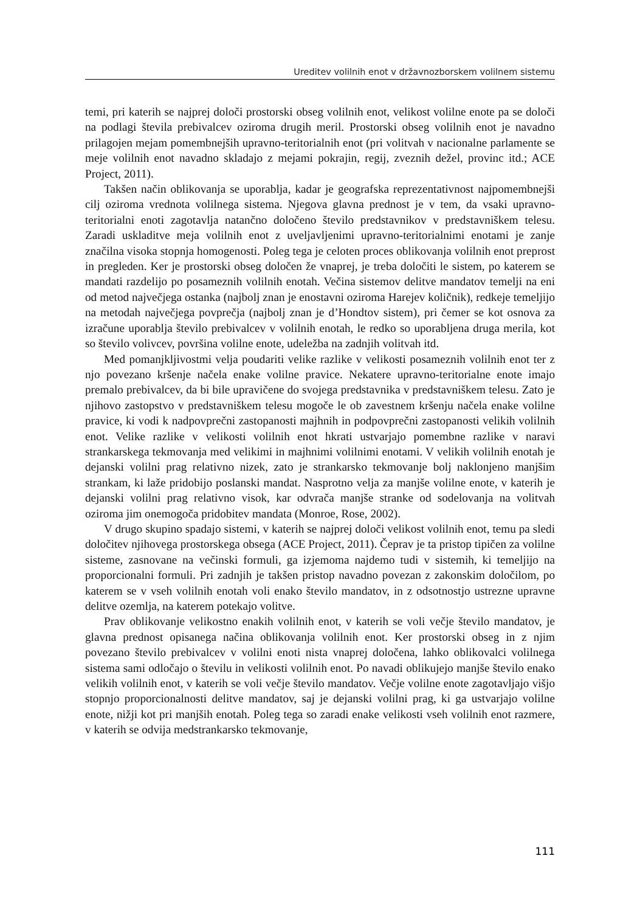Ureditev volilnih enot v državnozborskem volilnem sistemu
temi, pri katerih se najprej določi prostorski obseg volilnih enot, velikost volilne enote pa se določi na podlagi števila prebivalcev oziroma drugih meril. Prostorski obseg volilnih enot je navadno prilagojen mejam pomembnejših upravno-teritorialnih enot (pri volitvah v nacionalne parlamente se meje volilnih enot navadno skladajo z mejami pokrajin, regij, zveznih dežel, provinc itd.; ACE Project, 2011).
Takšen način oblikovanja se uporablja, kadar je geografska reprezentativnost najpomembnejši cilj oziroma vrednota volilnega sistema. Njegova glavna prednost je v tem, da vsaki upravno-teritorialni enoti zagotavlja natančno določeno število predstavnikov v predstavniškem telesu. Zaradi uskladitve meja volilnih enot z uveljavljenimi upravno-teritorialnimi enotami je zanje značilna visoka stopnja homogenosti. Poleg tega je celoten proces oblikovanja volilnih enot preprost in pregleden. Ker je prostorski obseg določen že vnaprej, je treba določiti le sistem, po katerem se mandati razdelijo po posameznih volilnih enotah. Večina sistemov delitve mandatov temelji na eni od metod največjega ostanka (najbolj znan je enostavni oziroma Harejev količnik), redkeje temeljijo na metodah največjega povprečja (najbolj znan je d’Hondtov sistem), pri čemer se kot osnova za izračune uporablja število prebivalcev v volilnih enotah, le redko so uporabljena druga merila, kot so število volivcev, površina volilne enote, udeležba na zadnjih volitvah itd.
Med pomanjkljivostmi velja poudariti velike razlike v velikosti posameznih volilnih enot ter z njo povezano kršenje načela enake volilne pravice. Nekatere upravno-teritorialne enote imajo premalo prebivalcev, da bi bile upravičene do svojega predstavnika v predstavniškem telesu. Zato je njihovo zastopstvo v predstavniškem telesu mogoče le ob zavestnem kršenju načela enake volilne pravice, ki vodi k nadpovprečni zastopanosti majhnih in podpovprečni zastopanosti velikih volilnih enot. Velike razlike v velikosti volilnih enot hkrati ustvarjajo pomembne razlike v naravi strankarskega tekmovanja med velikimi in majhnimi volilnimi enotami. V velikih volilnih enotah je dejanski volilni prag relativno nizek, zato je strankarsko tekmovanje bolj naklonjeno manjšim strankam, ki laže pridobijo poslanski mandat. Nasprotno velja za manjše volilne enote, v katerih je dejanski volilni prag relativno visok, kar odvrača manjše stranke od sodelovanja na volitvah oziroma jim onemogoča pridobitev mandata (Monroe, Rose, 2002).
V drugo skupino spadajo sistemi, v katerih se najprej določi velikost volilnih enot, temu pa sledi določitev njihovega prostorskega obsega (ACE Project, 2011). Čeprav je ta pristop tipičen za volilne sisteme, zasnovane na večinski formuli, ga izjemoma najdemo tudi v sistemih, ki temeljijo na proporcionalni formuli. Pri zadnjih je takšen pristop navadno povezan z zakonskim določilom, po katerem se v vseh volilnih enotah voli enako število mandatov, in z odsotnostjo ustrezne upravne delitve ozemlja, na katerem potekajo volitve.
Prav oblikovanje velikostno enakih volilnih enot, v katerih se voli večje število mandatov, je glavna prednost opisanega načina oblikovanja volilnih enot. Ker prostorski obseg in z njim povezano število prebivalcev v volilni enoti nista vnaprej določena, lahko oblikovalci volilnega sistema sami odločajo o številu in velikosti volilnih enot. Po navadi oblikujejo manjše število enako velikih volilnih enot, v katerih se voli večje število mandatov. Večje volilne enote zagotavljajo višjo stopnjo proporcionalnosti delitve mandatov, saj je dejanski volilni prag, ki ga ustvarjajo volilne enote, nižji kot pri manjših enotah. Poleg tega so zaradi enake velikosti vseh volilnih enot razmere, v katerih se odvija medstrankarsko tekmovanje,
111